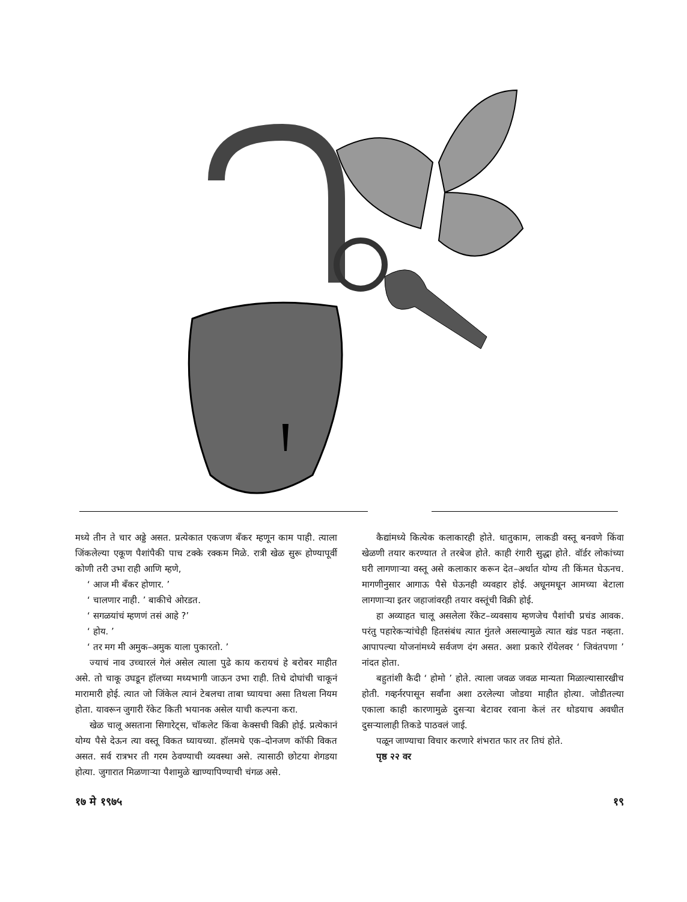मध्ये तीन ते चार अड्डे असत. प्रत्येकात एकजण बँकर म्हणून काम पाही. त्याला जिंकलेल्या एकूण पैशांपैकी पाच टक्के रक्कम मिळे. रात्री खेळ सुरू होण्यापूर्वी कोणी तरी उभा राही आणि म्हणे,
‘ आज मी बँकर होणार. ’
‘ चालणार नाही. ’ बाकीचे ओरडत.
‘ सगळयांचं म्हणणं तसं आहे ?’
‘ होय. ’
‘ तर मग मी अमुक–अमुक याला पुकारतो. ’
ज्याचं नाव उच्चारलं गेलं असेल त्याला पुढे काय करायचं हे बरोबर माहीत असे. तो चाकू उघडून हॉलच्या मध्यभागी जाऊन उभा राही. तिथे दोघांची चाकूनं मारामारी होई. त्यात जो जिंकेल त्यानं टेबलचा ताबा घ्यायचा असा तिथला नियम होता. यावरून जुगारी रॅकेट किती भयानक असेल याची कल्पना करा.
खेळ चालू असताना सिगारेट्स, चॉकलेट किंवा केक्सची विक्री होई. प्रत्येकानं योग्य पैसे देऊन त्या वस्तू विकत घ्यायच्या. हॉलमधे एक–दोनजण कॉफी विकत असत. सर्व रात्रभर ती गरम ठेवण्याची व्यवस्था असे. त्यासाठी छोटया शेगडया होत्या. जुगारात मिळणाऱ्या पैशामुळे खाण्यापिण्याची चंगळ असे.
कैद्यांमध्ये कित्येक कलाकारही होते. धातुकाम, लाकडी वस्तू बनवणे किंवा खेळणी तयार करण्यात ते तरबेज होते. काही रंगारी सुद्धा होते. वॉर्डर लोकांच्या घरी लागणाऱ्या वस्तू असे कलाकार करून देत–अर्थात योग्य ती किंमत घेऊनच. मागणीनुसार आगाऊ पैसे घेऊनही व्यवहार होई. अधूनमधून आमच्या बेटाला लागणाऱ्या इतर जहाजांवरही तयार वस्तूंची विक्री होई.
हा अव्याहत चालू असलेला रॅकेट–व्यवसाय म्हणजेच पैशांची प्रचंड आवक. परंतु पहारेकऱ्यांचेही हितसंबंध त्यात गुंतले असल्यामुळे त्यात खंड पडत नव्हता. आपापल्या योजनांमध्ये सर्वजण दंग असत. अशा प्रकारे रॉयेलवर ‘ जिवंतपणा ’ नांदत होता.
बहुतांशी कैदी ‘ होमो ’ होते. त्याला जवळ जवळ मान्यता मिळाल्यासारखीच होती. गव्हर्नरपासून सर्वांना अशा ठरलेल्या जोडया माहीत होत्या. जोडीतल्या एकाला काही कारणामुळे दुसऱ्या बेटावर रवाना केलं तर थोडयाच अवधीत दुसऱ्यालाही तिकडे पाठवलं जाई.
पळून जाण्याचा विचार करणारे शंभरात फार तर तिघं होते.
पृष्ठ २२ वर
१७ मे १९७५ १९